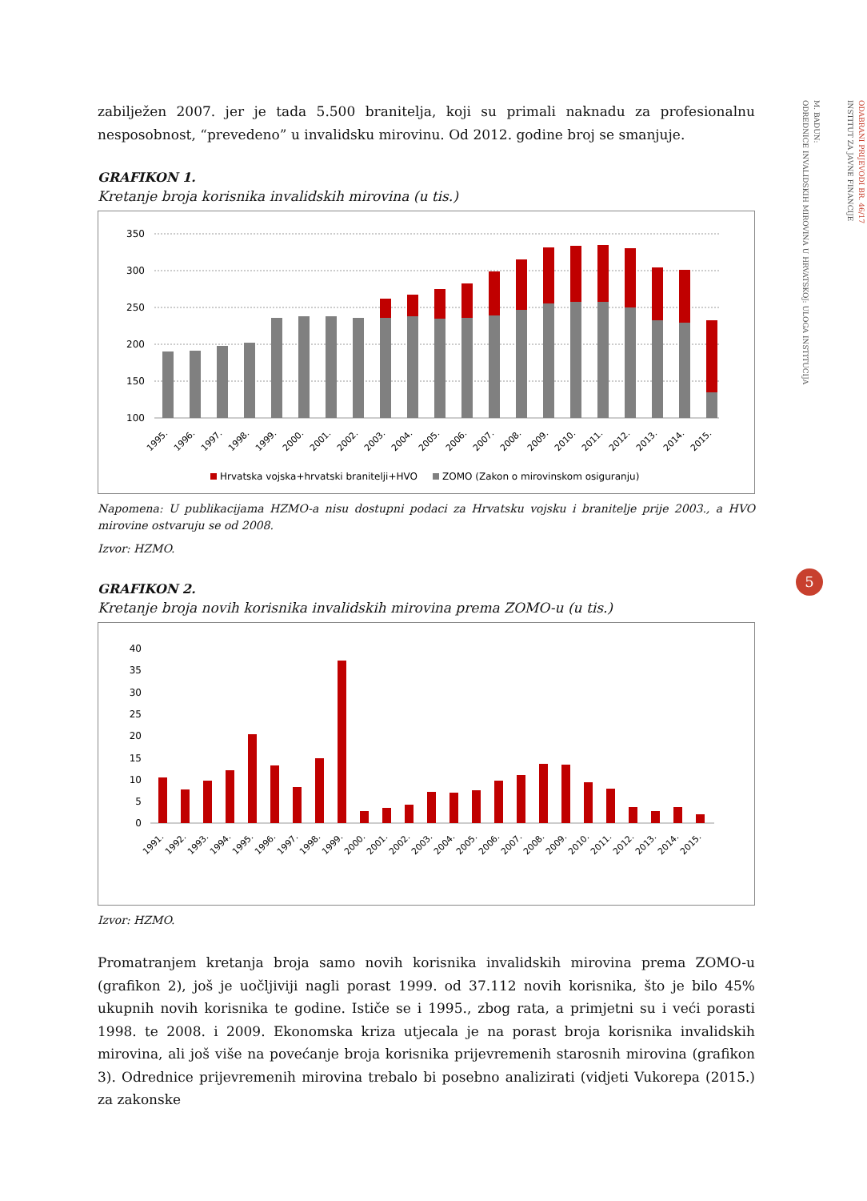zabilježen 2007. jer je tada 5.500 branitelja, koji su primali naknadu za profesionalnu nesposobnost, “prevedeno” u invalidsku mirovinu. Od 2012. godine broj se smanjuje.
GRAFIKON 1.
Kretanje broja korisnika invalidskih mirovina (u tis.)
350
300
250
200
150
100
1995.
1996.
1997.
1998.
1999.
2000.
2001.
2002.
2003.
2004.
2005.
2006.
2007.
2008.
2009.
2010.
2011.
2012.
2013.
2014.
2015.
Hrvatska vojska+hrvatski branitelji+HVO
ZOMO (Zakon o mirovinskom osiguranju)
Napomena: U publikacijama HZMO-a nisu dostupni podaci za Hrvatsku vojsku i branitelje prije 2003., a HVO mirovine ostvaruju se od 2008.
Izvor: HZMO.
GRAFIKON 2.
Kretanje broja novih korisnika invalidskih mirovina prema ZOMO-u (u tis.)
40
35
30
25
20
15
10
5
0
1991.
1992.
1993.
1994.
1995.
1996.
1997.
1998.
1999.
2000.
2001.
2002.
2003.
2004.
2005.
2006.
2007.
2008.
2009.
2010.
2011.
2012.
2013.
2014.
2015.
Izvor: HZMO.
Promatranjem kretanja broja samo novih korisnika invalidskih mirovina prema ZOMO-u (grafikon 2), još je uočljiviji nagli porast 1999. od 37.112 novih korisnika, što je bilo 45% ukupnih novih korisnika te godine. Ističe se i 1995., zbog rata, a primjetni su i veći porasti 1998. te 2008. i 2009. Ekonomska kriza utjecala je na porast broja korisnika invalidskih mirovina, ali još više na povećanje broja korisnika prijevremenih starosnih mirovina (grafikon 3). Odrednice prijevremenih mirovina trebalo bi posebno analizirati (vidjeti Vukorepa (2015.) za zakonske
ODABRANI PRIJEVODI BR. 46/17
INSTITUT ZA JAVNE FINANCIJE
M. BADUN:
ODREDNICE INVALIDSKIH MIROVINA U HRVATSKOJ: ULOGA INSTITUCIJA
5